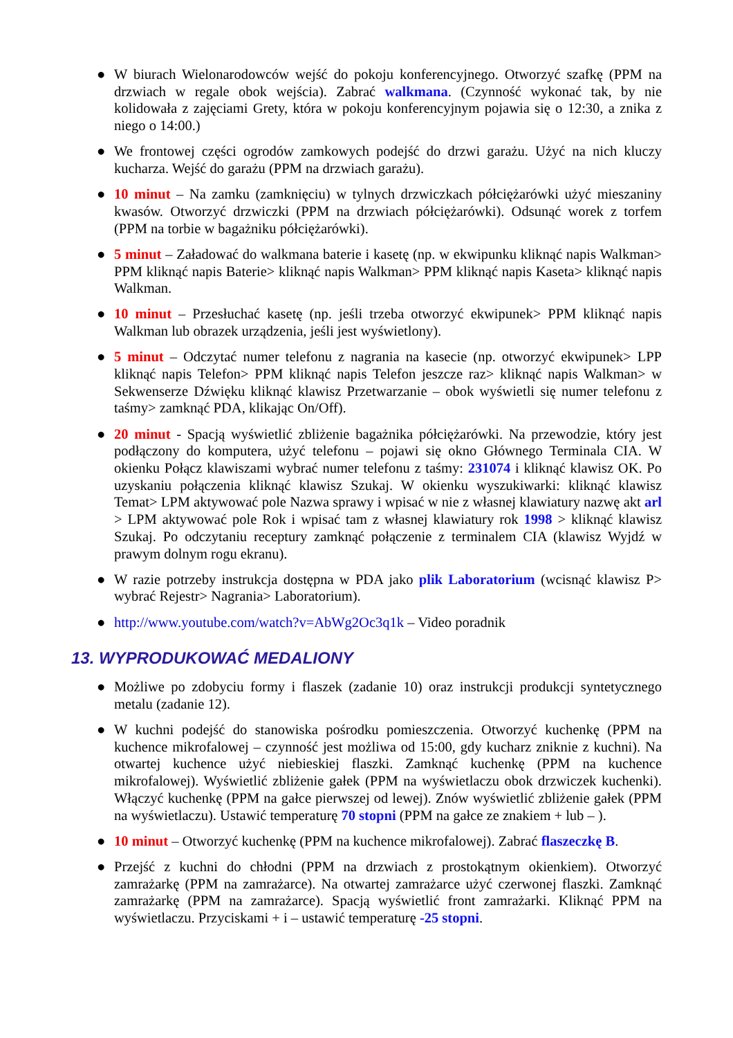● W biurach Wielonarodowców wejść do pokoju konferencyjnego. Otworzyć szafkę (PPM na drzwiach w regale obok wejścia). Zabrać walkmana. (Czynność wykonać tak, by nie kolidowała z zajęciami Grety, która w pokoju konferencyjnym pojawia się o 12:30, a znika z niego o 14:00.)
● We frontowej części ogrodów zamkowych podejść do drzwi garażu. Użyć na nich kluczy kucharza. Wejść do garażu (PPM na drzwiach garażu).
● 10 minut – Na zamku (zamknięciu) w tylnych drzwiczkach półciężarówki użyć mieszaniny kwasów. Otworzyć drzwiczki (PPM na drzwiach półciężarówki). Odsunąć worek z torfem (PPM na torbie w bagażniku półciężarówki).
● 5 minut – Załadować do walkmana baterie i kasetę (np. w ekwipunku kliknąć napis Walkman> PPM kliknąć napis Baterie> kliknąć napis Walkman> PPM kliknąć napis Kaseta> kliknąć napis Walkman.
● 10 minut – Przesłuchać kasetę (np. jeśli trzeba otworzyć ekwipunek> PPM kliknąć napis Walkman lub obrazek urządzenia, jeśli jest wyświetlony).
● 5 minut – Odczytać numer telefonu z nagrania na kasecie (np. otworzyć ekwipunek> LPP kliknąć napis Telefon> PPM kliknąć napis Telefon jeszcze raz> kliknąć napis Walkman> w Sekwenserze Dźwięku kliknąć klawisz Przetwarzanie – obok wyświetli się numer telefonu z taśmy> zamknąć PDA, klikając On/Off).
● 20 minut - Spacją wyświetlić zbliżenie bagażnika półciężarówki. Na przewodzie, który jest podłączony do komputera, użyć telefonu – pojawi się okno Głównego Terminala CIA. W okienku Połącz klawiszami wybrać numer telefonu z taśmy: 231074 i kliknąć klawisz OK. Po uzyskaniu połączenia kliknąć klawisz Szukaj. W okienku wyszukiwarki: kliknąć klawisz Temat> LPM aktywować pole Nazwa sprawy i wpisać w nie z własnej klawiatury nazwę akt arl > LPM aktywować pole Rok i wpisać tam z własnej klawiatury rok 1998 > kliknąć klawisz Szukaj. Po odczytaniu receptury zamknąć połączenie z terminalem CIA (klawisz Wyjdź w prawym dolnym rogu ekranu).
● W razie potrzeby instrukcja dostępna w PDA jako plik Laboratorium (wcisnąć klawisz P> wybrać Rejestr> Nagrania> Laboratorium).
● http://www.youtube.com/watch?v=AbWg2Oc3q1k – Video poradnik
13. WYPRODUKOWAĆ MEDALIONY
● Możliwe po zdobyciu formy i flaszek (zadanie 10) oraz instrukcji produkcji syntetycznego metalu (zadanie 12).
● W kuchni podejść do stanowiska pośrodku pomieszczenia. Otworzyć kuchenkę (PPM na kuchence mikrofalowej – czynność jest możliwa od 15:00, gdy kucharz zniknie z kuchni). Na otwartej kuchence użyć niebieskiej flaszki. Zamknąć kuchenkę (PPM na kuchence mikrofalowej). Wyświetlić zbliżenie gałek (PPM na wyświetlaczu obok drzwiczek kuchenki). Włączyć kuchenkę (PPM na gałce pierwszej od lewej). Znów wyświetlić zbliżenie gałek (PPM na wyświetlaczu). Ustawić temperaturę 70 stopni (PPM na gałce ze znakiem + lub – ).
● 10 minut – Otworzyć kuchenkę (PPM na kuchence mikrofalowej). Zabrać flaszeczkę B.
● Przejść z kuchni do chłodni (PPM na drzwiach z prostokątnym okienkiem). Otworzyć zamrażarkę (PPM na zamrażarce). Na otwartej zamrażarce użyć czerwonej flaszki. Zamknąć zamrażarkę (PPM na zamrażarce). Spacją wyświetlić front zamrażarki. Kliknąć PPM na wyświetlaczu. Przyciskami + i – ustawić temperaturę -25 stopni.